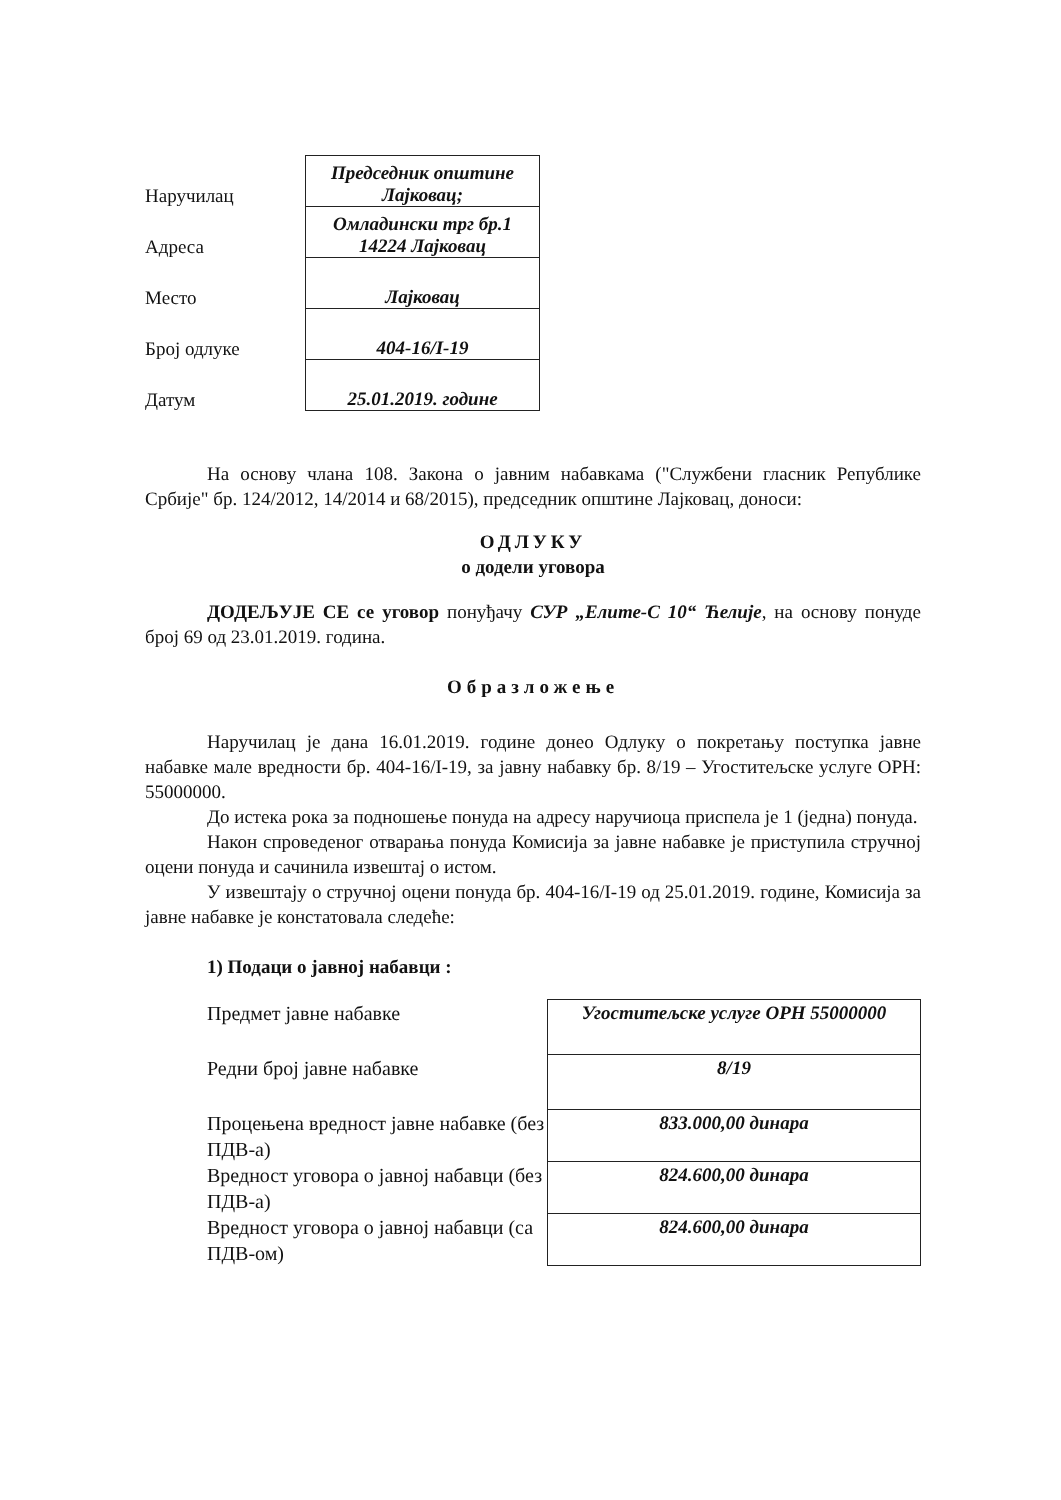| Наручилац | Председник општине Лајковац; |
| Адреса | Омладински трг бр.1 14224 Лајковац |
| Место | Лајковац |
| Број одлуке | 404-16/I-19 |
| Датум | 25.01.2019. године |
На основу члана 108. Закона о јавним набавкама ("Службени гласник Републике Србије" бр. 124/2012, 14/2014 и 68/2015), председник општине Лајковац, доноси:
ОДЛУКУ
о додели уговора
ДОДЕЉУЈЕ СЕ се уговор понуђачу СУР „Елите-С 10“ Ћелије, на основу понуде број 69 од 23.01.2019. година.
Образложење
Наручилац је дана 16.01.2019. године донео Одлуку о покретању поступка јавне набавке мале вредности бр. 404-16/I-19, за јавну набавку бр. 8/19 – Угоститељске услуге ОРН: 55000000.
До истека рока за подношење понуда на адресу наручиоца приспела је 1 (једна) понуда.
Након спроведеног отварања понуда Комисија за јавне набавке је приступила стручној оцени понуда и сачинила извештај о истом.
У извештају о стручној оцени понуда бр. 404-16/I-19 од 25.01.2019. године, Комисија за јавне набавке је констатовала следеће:
1) Подаци о јавној набавци :
| Предмет јавне набавке | Угоститељске услуге ОРН 55000000 |
| Редни број јавне набавке | 8/19 |
| Процењена вредност јавне набавке (без ПДВ-а) | 833.000,00 динара |
| Вредност уговора о јавној набавци (без ПДВ-а) | 824.600,00 динара |
| Вредност уговора о јавној набавци (са ПДВ-ом) | 824.600,00 динара |